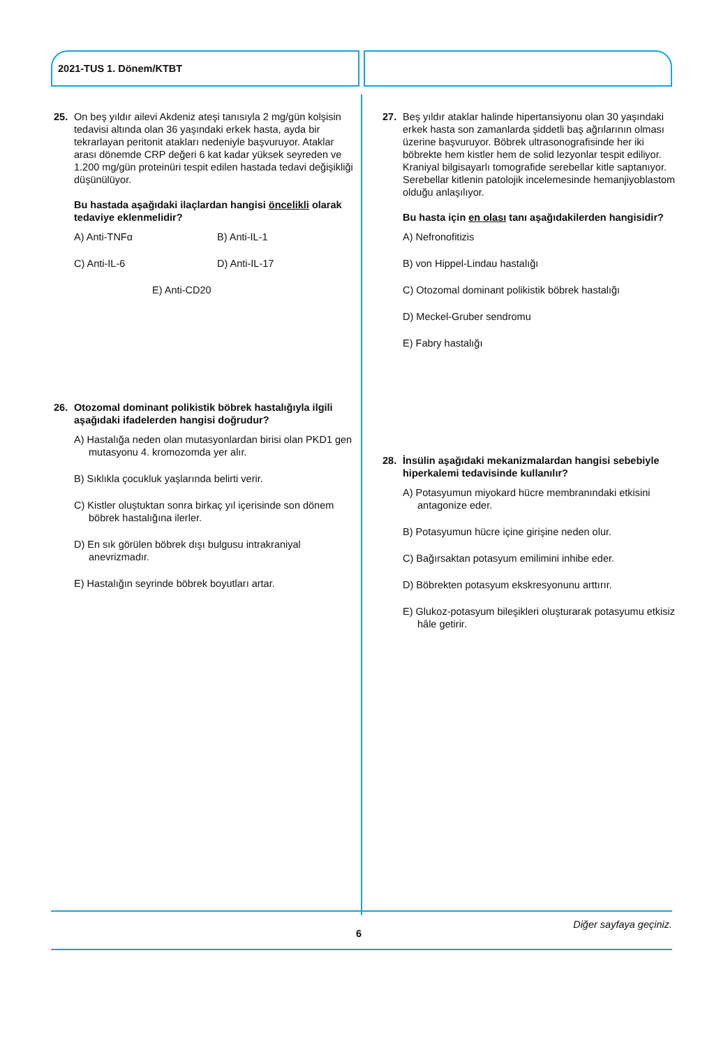2021-TUS 1. Dönem/KTBT
25. On beş yıldır ailevi Akdeniz ateşi tanısıyla 2 mg/gün kolşisin tedavisi altında olan 36 yaşındaki erkek hasta, ayda bir tekrarlayan peritonit atakları nedeniyle başvuruyor. Ataklar arası dönemde CRP değeri 6 kat kadar yüksek seyreden ve 1.200 mg/gün proteinüri tespit edilen hastada tedavi değişikliği düşünülüyor.
Bu hastada aşağıdaki ilaçlardan hangisi öncelikli olarak tedaviye eklenmelidir?
A) Anti-TNFα
B) Anti-IL-1
C) Anti-IL-6
D) Anti-IL-17
E) Anti-CD20
26. Otozomal dominant polikistik böbrek hastalığıyla ilgili aşağıdaki ifadelerden hangisi doğrudur?
A) Hastalığa neden olan mutasyonlardan birisi olan PKD1 gen mutasyonu 4. kromozomda yer alır.
B) Sıklıkla çocukluk yaşlarında belirti verir.
C) Kistler oluştuktan sonra birkaç yıl içerisinde son dönem böbrek hastalığına ilerler.
D) En sık görülen böbrek dışı bulgusu intrakraniyal anevrizmadır.
E) Hastalığın seyrinde böbrek boyutları artar.
27. Beş yıldır ataklar halinde hipertansiyonu olan 30 yaşındaki erkek hasta son zamanlarda şiddetli baş ağrılarının olması üzerine başvuruyor. Böbrek ultrasonografisinde her iki böbrekte hem kistler hem de solid lezyonlar tespit ediliyor. Kraniyal bilgisayarlı tomografide serebellar kitle saptanıyor. Serebellar kitlenin patolojik incelemesinde hemanjiyoblastom olduğu anlaşılıyor.
Bu hasta için en olası tanı aşağıdakilerden hangisidir?
A) Nefronofitizis
B) von Hippel-Lindau hastalığı
C) Otozomal dominant polikistik böbrek hastalığı
D) Meckel-Gruber sendromu
E) Fabry hastalığı
28. İnsülin aşağıdaki mekanizmalardan hangisi sebebiyle hiperkalemi tedavisinde kullanılır?
A) Potasyumun miyokard hücre membranındaki etkisini antagonize eder.
B) Potasyumun hücre içine girişine neden olur.
C) Bağırsaktan potasyum emilimini inhibe eder.
D) Böbrekten potasyum ekskresyonunu arttırır.
E) Glukoz-potasyum bileşikleri oluşturarak potasyumu etkisiz hâle getirir.
Diğer sayfaya geçiniz.
6